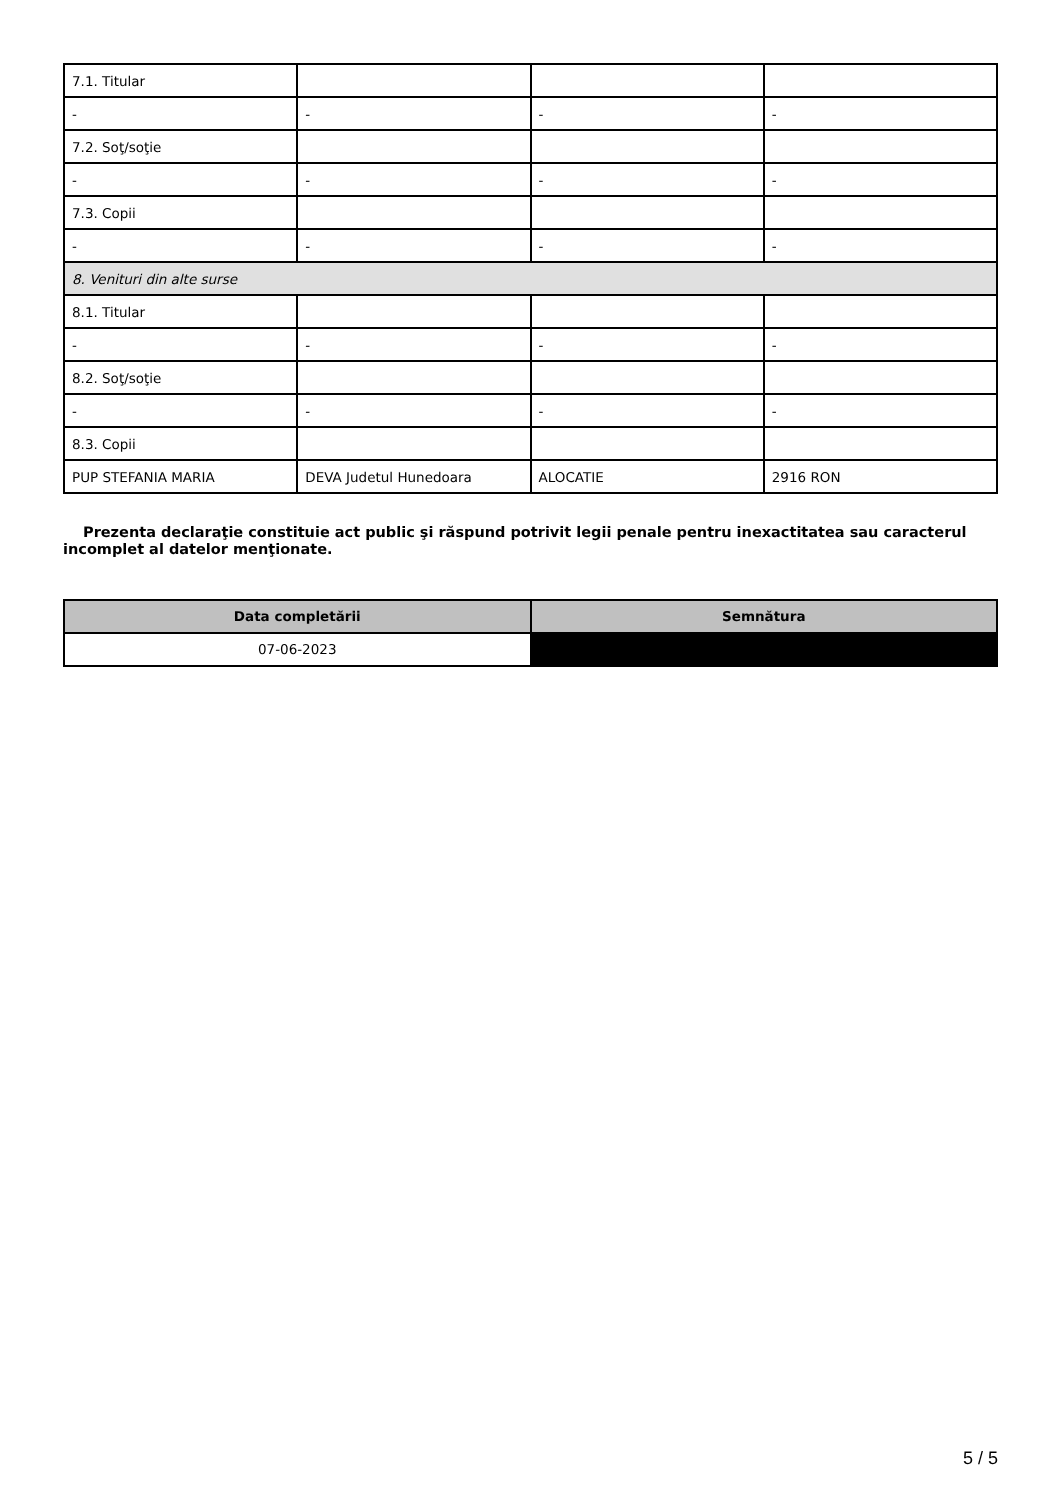| 7.1. Titular | | | |
| - | - | - | - |
| 7.2. Soţ/soţie | | | |
| - | - | - | - |
| 7.3. Copii | | | |
| - | - | - | - |
| 8. Venituri din alte surse | | | |
| 8.1. Titular | | | |
| - | - | - | - |
| 8.2. Soţ/soţie | | | |
| - | - | - | - |
| 8.3. Copii | | | |
| PUP STEFANIA MARIA | DEVA Judetul Hunedoara | ALOCATIE | 2916 RON |
Prezenta declaraţie constituie act public şi răspund potrivit legii penale pentru inexactitatea sau caracterul incomplet al datelor menţionate.
| Data completării | Semnătura |
| --- | --- |
| 07-06-2023 | |
5 / 5